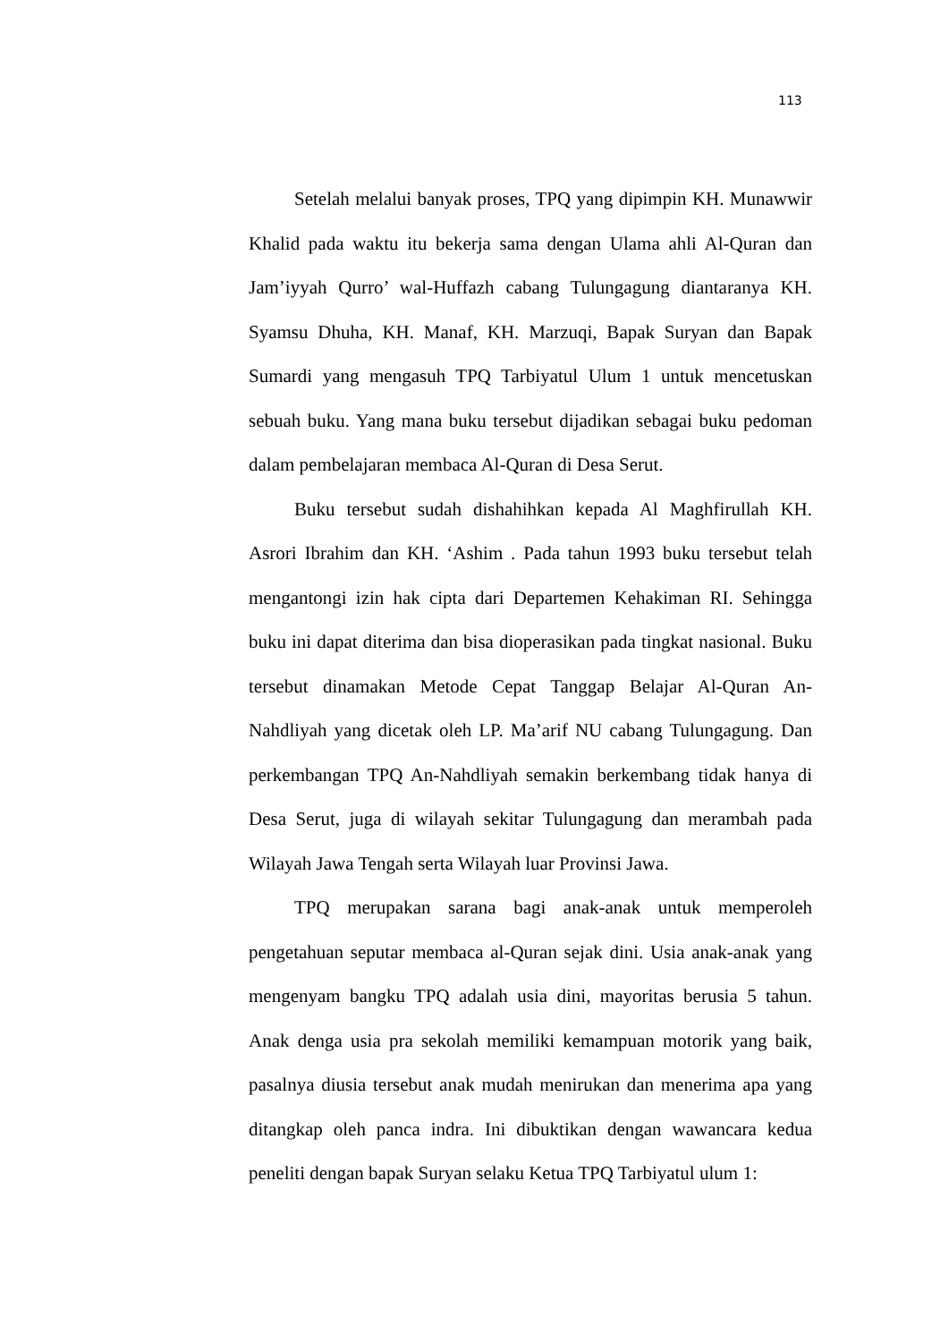113
Setelah melalui banyak proses, TPQ yang dipimpin KH. Munawwir Khalid pada waktu itu bekerja sama dengan Ulama ahli Al-Quran dan Jam’iyyah Qurro’ wal-Huffazh cabang Tulungagung diantaranya KH. Syamsu Dhuha, KH. Manaf, KH. Marzuqi, Bapak Suryan dan Bapak Sumardi yang mengasuh TPQ Tarbiyatul Ulum 1 untuk mencetuskan sebuah buku. Yang mana buku tersebut dijadikan sebagai buku pedoman dalam pembelajaran membaca Al-Quran di Desa Serut.
Buku tersebut sudah dishahihkan kepada Al Maghfirullah KH. Asrori Ibrahim dan KH. ‘Ashim . Pada tahun 1993 buku tersebut telah mengantongi izin hak cipta dari Departemen Kehakiman RI. Sehingga buku ini dapat diterima dan bisa dioperasikan pada tingkat nasional. Buku tersebut dinamakan Metode Cepat Tanggap Belajar Al-Quran An-Nahdliyah yang dicetak oleh LP. Ma’arif NU cabang Tulungagung. Dan perkembangan TPQ An-Nahdliyah semakin berkembang tidak hanya di Desa Serut, juga di wilayah sekitar Tulungagung dan merambah pada Wilayah Jawa Tengah serta Wilayah luar Provinsi Jawa.
TPQ merupakan sarana bagi anak-anak untuk memperoleh pengetahuan seputar membaca al-Quran sejak dini. Usia anak-anak yang mengenyam bangku TPQ adalah usia dini, mayoritas berusia 5 tahun. Anak denga usia pra sekolah memiliki kemampuan motorik yang baik, pasalnya diusia tersebut anak mudah menirukan dan menerima apa yang ditangkap oleh panca indra. Ini dibuktikan dengan wawancara kedua peneliti dengan bapak Suryan selaku Ketua TPQ Tarbiyatul ulum 1: